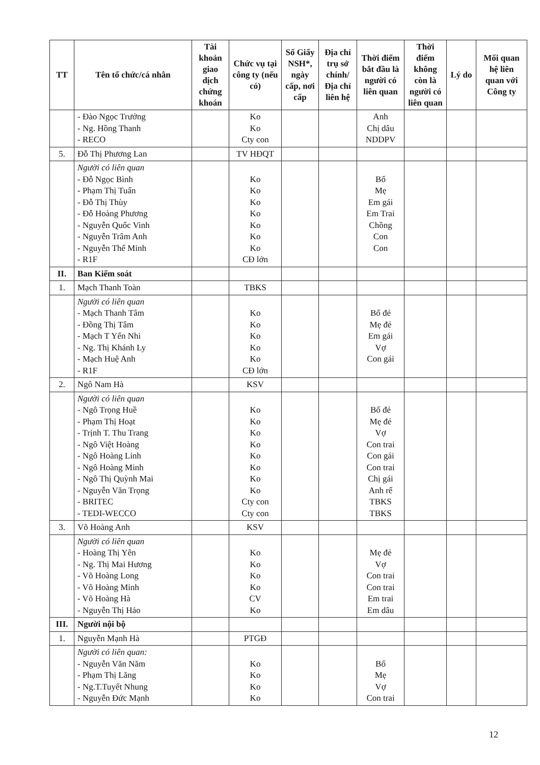| TT | Tên tổ chức/cá nhân | Tài khoản giao dịch chứng khoán | Chức vụ tại công ty (nếu có) | Số Giấy NSH*, ngày cấp, nơi cấp | Địa chỉ trụ sở chính/ Địa chỉ liên hệ | Thời điểm bắt đầu là người có liên quan | Thời điểm không còn là người có liên quan | Lý do | Mối quan hệ liên quan với Công ty |
| --- | --- | --- | --- | --- | --- | --- | --- | --- | --- |
| | - Đào Ngọc Trưởng - Ng. Hồng Thanh - RECO | | Ko Ko Cty con | | | Anh Chị dâu NDDPV | | | |
| 5. | Đỗ Thị Phương Lan | | TV HĐQT | | | | | | |
| | Người có liên quan - Đỗ Ngọc Bình - Phạm Thị Tuấn - Đỗ Thị Thùy - Đỗ Hoàng Phương - Nguyễn Quốc Vinh - Nguyễn Trâm Anh - Nguyễn Thế Minh - R1F | | Ko Ko Ko Ko Ko Ko Ko CĐ lớn | | | Bố Mẹ Em gái Em Trai Chồng Con Con | | | |
| II. | Ban Kiểm soát | | | | | | | | |
| 1. | Mạch Thanh Toàn | | TBKS | | | | | | |
| | Người có liên quan - Mạch Thanh Tâm - Đồng Thị Tâm - Mạch T Yến Nhi - Ng. Thị Khánh Ly - Mạch Huệ Anh - R1F | | Ko Ko Ko Ko Ko CĐ lớn | | | Bố đẻ Mẹ đẻ Em gái Vợ Con gái | | | |
| 2. | Ngô Nam Hà | | KSV | | | | | | |
| | Người có liên quan - Ngô Trọng Huề - Phạm Thị Hoạt - Trịnh T. Thu Trang - Ngô Việt Hoàng - Ngô Hoàng Linh - Ngô Hoàng Minh - Ngô Thị Quỳnh Mai - Nguyễn Văn Trọng - BRITEC - TEDI-WECCO | | Ko Ko Ko Ko Ko Ko Ko Ko Cty con Cty con | | | Bố đẻ Mẹ đẻ Vợ Con trai Con gái Con trai Chị gái Anh rể TBKS TBKS | | | |
| 3. | Võ Hoàng Anh | | KSV | | | | | | |
| | Người có liên quan - Hoàng Thị Yên - Ng. Thị Mai Hương - Võ Hoàng Long - Võ Hoàng Minh - Võ Hoàng Hà - Nguyễn Thị Hảo | | Ko Ko Ko Ko CV Ko | | | Mẹ đẻ Vợ Con trai Con trai Em trai Em dâu | | | |
| III. | Người nội bộ | | | | | | | | |
| 1. | Nguyễn Mạnh Hà | | PTGĐ | | | | | | |
| | Người có liên quan: - Nguyễn Văn Năm - Phạm Thị Lăng - Ng.T.Tuyết Nhung - Nguyễn Đức Mạnh | | Ko Ko Ko Ko | | | Bố Mẹ Vợ Con trai | | | |
12